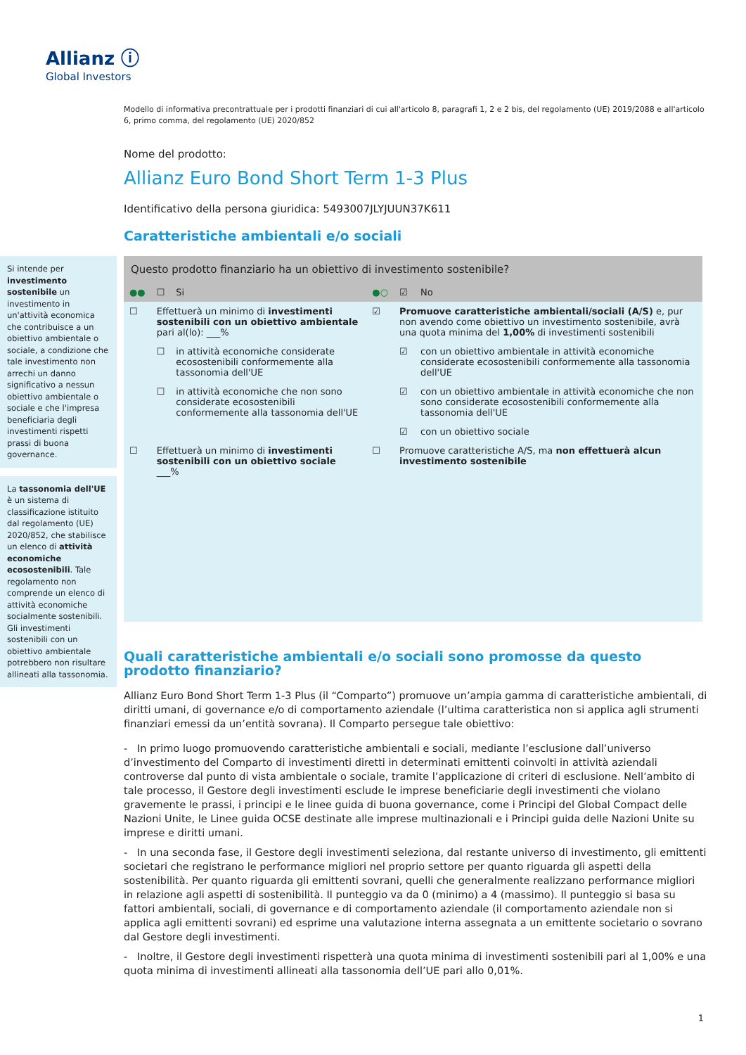Allianz ⓘ
Global Investors
Modello di informativa precontrattuale per i prodotti finanziari di cui all'articolo 8, paragrafi 1, 2 e 2 bis, del regolamento (UE) 2019/2088 e all'articolo 6, primo comma, del regolamento (UE) 2020/852
Nome del prodotto:
Allianz Euro Bond Short Term 1-3 Plus
Identificativo della persona giuridica: 5493007JLYJUUN37K611
Caratteristiche ambientali e/o sociali
Si intende per investimento sostenibile un investimento in un'attività economica che contribuisce a un obiettivo ambientale o sociale, a condizione che tale investimento non arrechi un danno significativo a nessun obiettivo ambientale o sociale e che l'impresa beneficiaria degli investimenti rispetti prassi di buona governance.
La tassonomia dell'UE è un sistema di classificazione istituito dal regolamento (UE) 2020/852, che stabilisce un elenco di attività economiche ecosostenibili. Tale regolamento non comprende un elenco di attività economiche socialmente sostenibili. Gli investimenti sostenibili con un obiettivo ambientale potrebbero non risultare allineati alla tassonomia.
| Questo prodotto finanziario ha un obiettivo di investimento sostenibile? | | | | | |
| --- | --- | --- | --- | --- | --- |
| ●● | ☐ | Si | ●○ | ☑ | No |
| ☐ | Effettuerà un minimo di investimenti sostenibili con un obiettivo ambientale pari al(lo): ___% | | ☑ | Promuove caratteristiche ambientali/sociali (A/S) e, pur non avendo come obiettivo un investimento sostenibile, avrà una quota minima del 1,00% di investimenti sostenibili | |
| | ☐ | in attività economiche considerate ecosostenibili conformemente alla tassonomia dell'UE | | ☑ | con un obiettivo ambientale in attività economiche considerate ecosostenibili conformemente alla tassonomia dell'UE |
| | ☐ | in attività economiche che non sono considerate ecosostenibili conformemente alla tassonomia dell'UE | | ☑ | con un obiettivo ambientale in attività economiche che non sono considerate ecosostenibili conformemente alla tassonomia dell'UE |
| | | | | ☑ | con un obiettivo sociale |
| ☐ | Effettuerà un minimo di investimenti sostenibili con un obiettivo sociale ___% | | ☐ | Promuove caratteristiche A/S, ma non effettuerà alcun investimento sostenibile | |
Quali caratteristiche ambientali e/o sociali sono promosse da questo prodotto finanziario?
Allianz Euro Bond Short Term 1-3 Plus (il “Comparto”) promuove un’ampia gamma di caratteristiche ambientali, di diritti umani, di governance e/o di comportamento aziendale (l’ultima caratteristica non si applica agli strumenti finanziari emessi da un’entità sovrana). Il Comparto persegue tale obiettivo:
- In primo luogo promuovendo caratteristiche ambientali e sociali, mediante l’esclusione dall’universo d’investimento del Comparto di investimenti diretti in determinati emittenti coinvolti in attività aziendali controverse dal punto di vista ambientale o sociale, tramite l’applicazione di criteri di esclusione. Nell’ambito di tale processo, il Gestore degli investimenti esclude le imprese beneficiarie degli investimenti che violano gravemente le prassi, i principi e le linee guida di buona governance, come i Principi del Global Compact delle Nazioni Unite, le Linee guida OCSE destinate alle imprese multinazionali e i Principi guida delle Nazioni Unite su imprese e diritti umani.
- In una seconda fase, il Gestore degli investimenti seleziona, dal restante universo di investimento, gli emittenti societari che registrano le performance migliori nel proprio settore per quanto riguarda gli aspetti della sostenibilità. Per quanto riguarda gli emittenti sovrani, quelli che generalmente realizzano performance migliori in relazione agli aspetti di sostenibilità. Il punteggio va da 0 (minimo) a 4 (massimo). Il punteggio si basa su fattori ambientali, sociali, di governance e di comportamento aziendale (il comportamento aziendale non si applica agli emittenti sovrani) ed esprime una valutazione interna assegnata a un emittente societario o sovrano dal Gestore degli investimenti.
- Inoltre, il Gestore degli investimenti rispetterà una quota minima di investimenti sostenibili pari al 1,00% e una quota minima di investimenti allineati alla tassonomia dell’UE pari allo 0,01%.
1